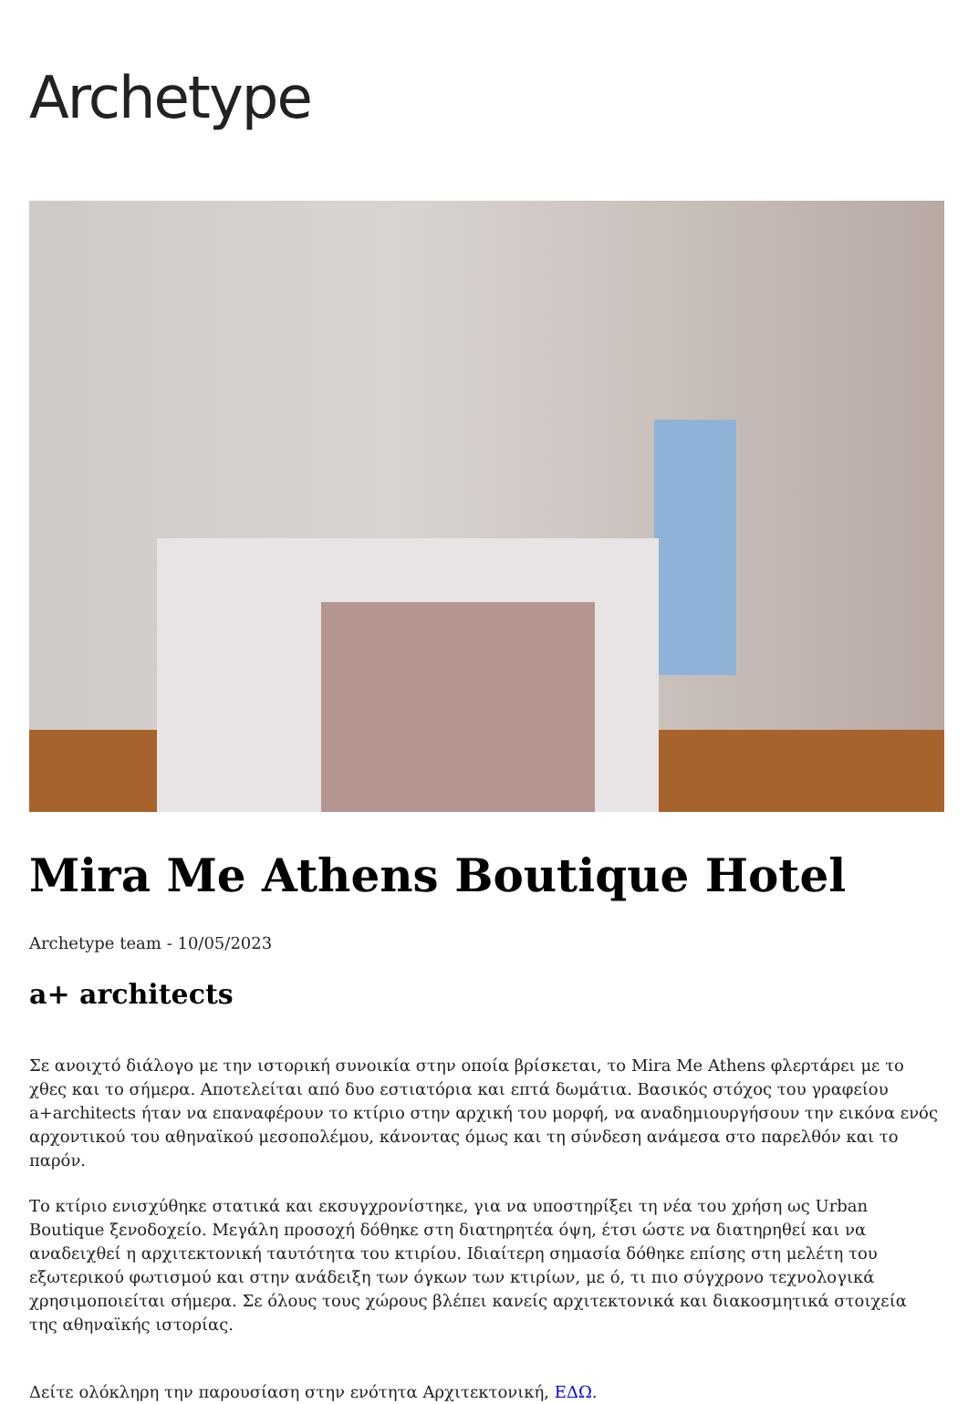Archetype
Mira Me Athens Boutique Hotel
Archetype team - 10/05/2023
a+ architects
Σε ανοιχτό διάλογο με την ιστορική συνοικία στην οποία βρίσκεται, το Mira Me Athens φλερτάρει με το χθες και το σήμερα. Αποτελείται από δυο εστιατόρια και επτά δωμάτια. Βασικός στόχος του γραφείου a+architects ήταν να επαναφέρουν το κτίριο στην αρχική του μορφή, να αναδημιουργήσουν την εικόνα ενός αρχοντικού του αθηναϊκού μεσοπολέμου, κάνοντας όμως και τη σύνδεση ανάμεσα στο παρελθόν και το παρόν.
Το κτίριο ενισχύθηκε στατικά και εκσυγχρονίστηκε, για να υποστηρίξει τη νέα του χρήση ως Urban Boutique ξενοδοχείο. Μεγάλη προσοχή δόθηκε στη διατηρητέα όψη, έτσι ώστε να διατηρηθεί και να αναδειχθεί η αρχιτεκτονική ταυτότητα του κτιρίου. Ιδιαίτερη σημασία δόθηκε επίσης στη μελέτη του εξωτερικού φωτισμού και στην ανάδειξη των όγκων των κτιρίων, με ό, τι πιο σύγχρονο τεχνολογικά χρησιμοποιείται σήμερα. Σε όλους τους χώρους βλέπει κανείς αρχιτεκτονικά και διακοσμητικά στοιχεία της αθηναϊκής ιστορίας.
Δείτε ολόκληρη την παρουσίαση στην ενότητα Αρχιτεκτονική, ΕΔΩ.